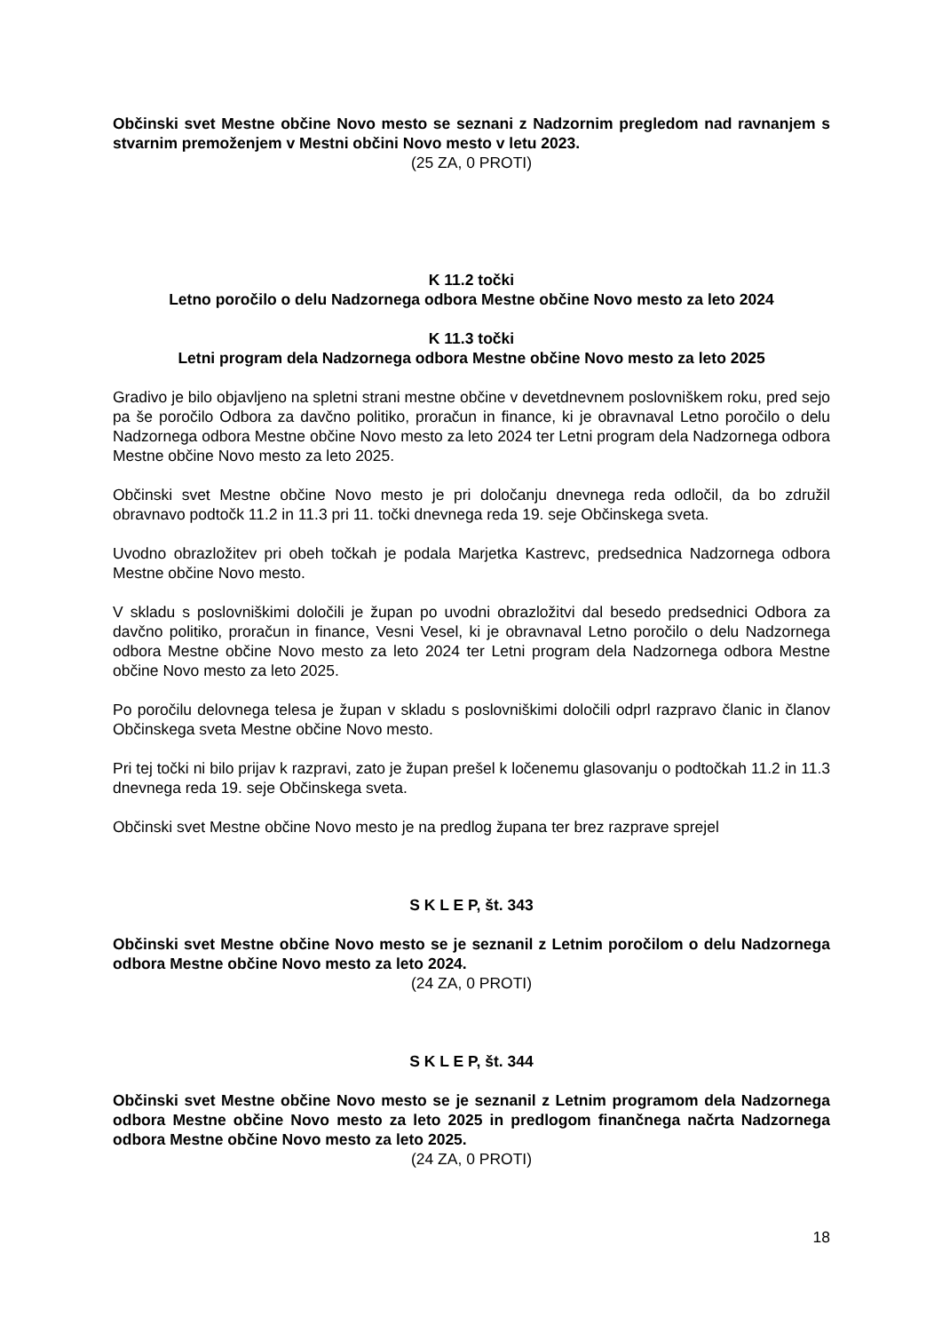Občinski svet Mestne občine Novo mesto se seznani z Nadzornim pregledom nad ravnanjem s stvarnim premoženjem v Mestni občini Novo mesto v letu 2023.
(25 ZA, 0 PROTI)
K 11.2 točki
Letno poročilo o delu Nadzornega odbora Mestne občine Novo mesto za leto 2024
K 11.3 točki
Letni program dela Nadzornega odbora Mestne občine Novo mesto za leto 2025
Gradivo je bilo objavljeno na spletni strani mestne občine v devetdnevnem poslovniškem roku, pred sejo pa še poročilo Odbora za davčno politiko, proračun in finance, ki je obravnaval Letno poročilo o delu Nadzornega odbora Mestne občine Novo mesto za leto 2024 ter Letni program dela Nadzornega odbora Mestne občine Novo mesto za leto 2025.
Občinski svet Mestne občine Novo mesto je pri določanju dnevnega reda odločil, da bo združil obravnavo podtočk 11.2 in 11.3 pri 11. točki dnevnega reda 19. seje Občinskega sveta.
Uvodno obrazložitev pri obeh točkah je podala Marjetka Kastrevc, predsednica Nadzornega odbora Mestne občine Novo mesto.
V skladu s poslovniškimi določili je župan po uvodni obrazložitvi dal besedo predsednici Odbora za davčno politiko, proračun in finance, Vesni Vesel, ki je obravnaval Letno poročilo o delu Nadzornega odbora Mestne občine Novo mesto za leto 2024 ter Letni program dela Nadzornega odbora Mestne občine Novo mesto za leto 2025.
Po poročilu delovnega telesa je župan v skladu s poslovniškimi določili odprl razpravo članic in članov Občinskega sveta Mestne občine Novo mesto.
Pri tej točki ni bilo prijav k razpravi, zato je župan prešel k ločenemu glasovanju o podtočkah 11.2 in 11.3 dnevnega reda 19. seje Občinskega sveta.
Občinski svet Mestne občine Novo mesto je na predlog župana ter brez razprave sprejel
S K L E P, št. 343
Občinski svet Mestne občine Novo mesto se je seznanil z Letnim poročilom o delu Nadzornega odbora Mestne občine Novo mesto za leto 2024.
(24 ZA, 0 PROTI)
S K L E P, št. 344
Občinski svet Mestne občine Novo mesto se je seznanil z Letnim programom dela Nadzornega odbora Mestne občine Novo mesto za leto 2025 in predlogom finančnega načrta Nadzornega odbora Mestne občine Novo mesto za leto 2025.
(24 ZA, 0 PROTI)
18